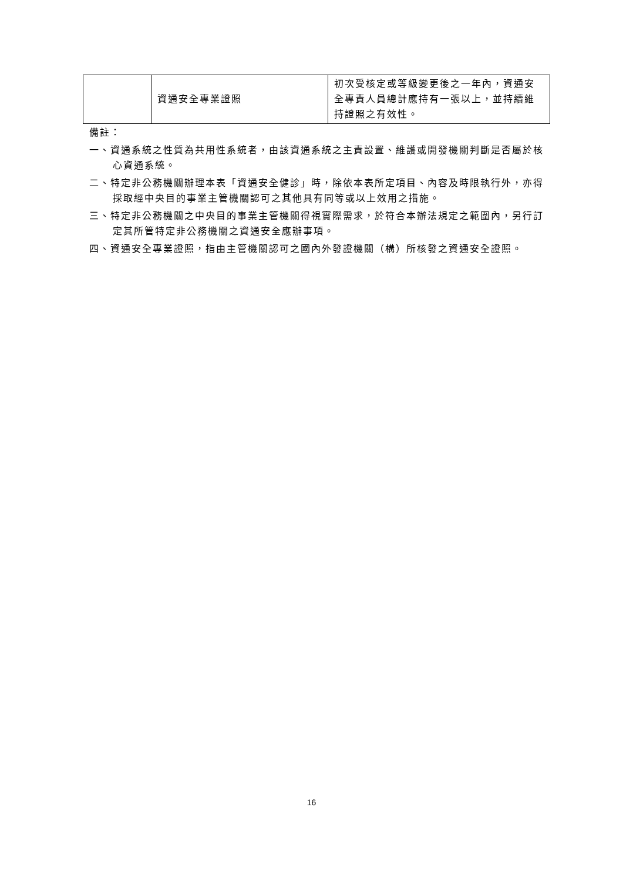| | 資通安全專業證照 | 初次受核定或等級變更後之一年內，資通安全專責人員總計應持有一張以上，並持續維持證照之有效性。 |
備註：
一、資通系統之性質為共用性系統者，由該資通系統之主責設置、維護或開發機關判斷是否屬於核心資通系統。
二、特定非公務機關辦理本表「資通安全健診」時，除依本表所定項目、內容及時限執行外，亦得採取經中央目的事業主管機關認可之其他具有同等或以上效用之措施。
三、特定非公務機關之中央目的事業主管機關得視實際需求，於符合本辦法規定之範圍內，另行訂定其所管特定非公務機關之資通安全應辦事項。
四、資通安全專業證照，指由主管機關認可之國內外發證機關（構）所核發之資通安全證照。
16